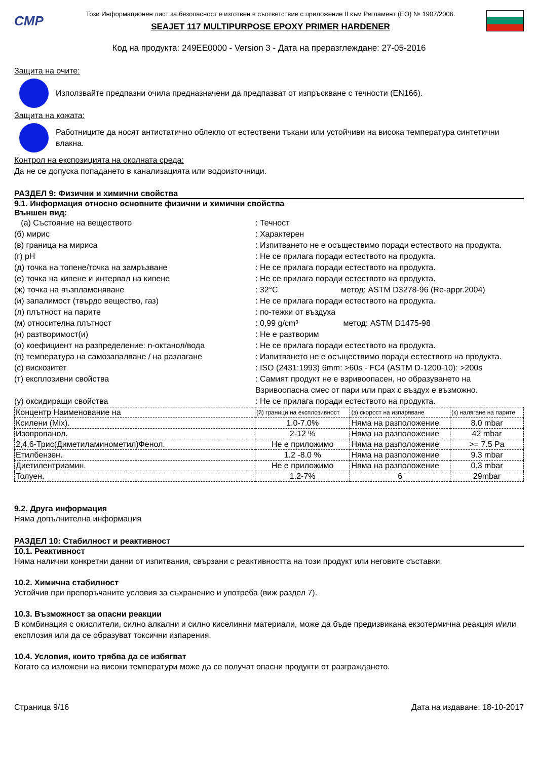CMP
Този Информационен лист за безопасност е изготвен в съответствие с приложение II към Регламент (ЕО) № 1907/2006.
SEAJET 117 MULTIPURPOSE EPOXY PRIMER HARDENER
Код на продукта: 249EE0000 - Version 3 - Дата на преразглеждане: 27-05-2016
Защита на очите:
Използвайте предпазни очила предназначени да предпазват от изпръскване с течности (EN166).
Защита на кожата:
Работниците да носят антистатично облекло от естествени тъкани или устойчиви на висока температура синтетични влакна.
Контрол на експозицията на околната среда:
Да не се допуска попадането в канализацията или водоизточници.
РАЗДЕЛ 9: Физични и химични свойства
9.1. Информация относно основните физични и химични свойства
Външен вид:
(а) Състояние на веществото : Течност
(б) мирис : Характерен
(в) граница на мириса : Изпитването не е осъществимо поради естеството на продукта.
(г) pH : Не се прилага поради естеството на продукта.
(д) точка на топене/точка на замръзване : Не се прилага поради естеството на продукта.
(е) точка на кипене и интервал на кипене : Не се прилага поради естеството на продукта.
(ж) точка на възпламеняване : 32°C метод: ASTM D3278-96 (Re-appr.2004)
(и) запалимост (твърдо вещество, газ) : Не се прилага поради естеството на продукта.
(л) плътност на парите : по-тежки от въздуха
(м) относителна плътност : 0,99 g/cm³ метод: ASTM D1475-98
(н) разтворимост(и) : Не е разтворим
(о) коефициент на разпределение: n-октанол/вода : Не се прилага поради естеството на продукта.
(п) температура на самозапалване / на разлагане : Изпитването не е осъществимо поради естеството на продукта.
(с) вискозитет : ISO (2431:1993) 6mm: >60s - FC4 (ASTM D-1200-10): >200s
(т) експлозивни свойства : Самият продукт не е взривоопасен, но образуването на Взривоопасна смес от пари или прах с въздух е възможно.
(у) оксидиращи свойства : Не се прилага поради естеството на продукта.
| Концентр Наименование на | (й) граници на експлозивност | (з) скорост на изпаряване | (к) налягане на парите |
| Ксилени (Mix). | 1.0-7.0% | Няма на разположение | 8.0 mbar |
| Изопропанол. | 2-12 % | Няма на разположение | 42 mbar |
| 2,4,6-Трис(Диметиламинометил)Фенол. | Не е приложимо | Няма на разположение | >= 7.5 Pa |
| Етилбензен. | 1.2 -8.0 % | Няма на разположение | 9.3 mbar |
| Диетилентриамин. | Не е приложимо | Няма на разположение | 0.3 mbar |
| Толуен. | 1.2-7% | 6 | 29mbar |
9.2. Друга информация
Няма допълнителна информация
РАЗДЕЛ 10: Стабилност и реактивност
10.1. Реактивност
Няма налични конкретни данни от изпитвания, свързани с реактивността на този продукт или неговите съставки.
10.2. Химична стабилност
Устойчив при препоръчаните условия за съхранение и употреба (виж раздел 7).
10.3. Възможност за опасни реакции
В комбинация с окислители, силно алкални и силно киселинни материали, може да бъде предизвикана екзотермична реакция и/или експлозия или да се образуват токсични изпарения.
10.4. Условия, които трябва да се избягват
Когато са изложени на високи температури може да се получат опасни продукти от разграждането.
Страница 9/16 Дата на издаване: 18-10-2017